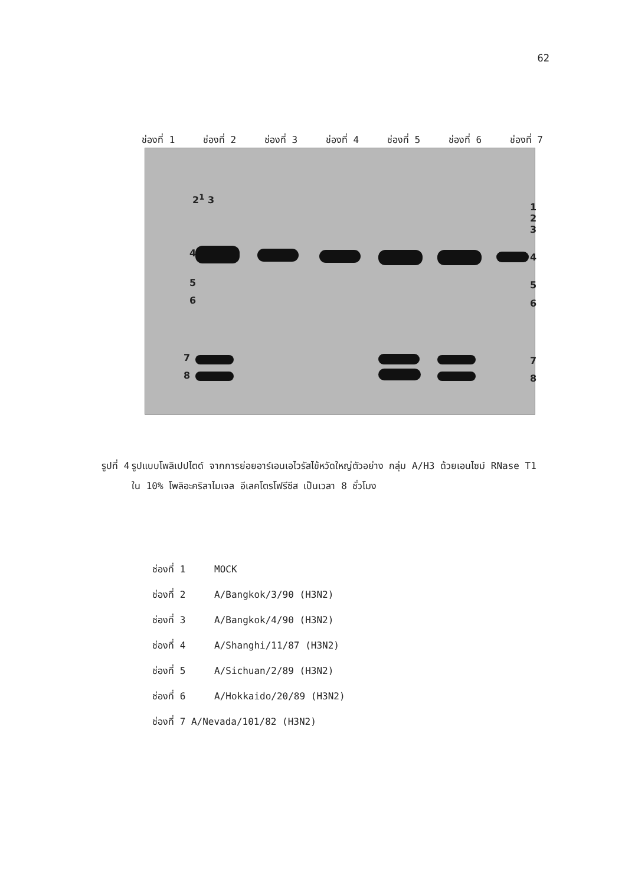62
ช่องที่ 1 ช่องที่ 2 ช่องที่ 3 ช่องที่ 4 ช่องที่ 5 ช่องที่ 6 ช่องที่ 7
2<sup>1</sup> 3
4
5
6
7
8
1 2 3
4
5
6
7
8
รูปที่ 4 รูปแบบโพลิเปปไตด์ จากการย่อยอาร์เอนเอไวรัสไข้หวัดใหญ่ตัวอย่าง กลุ่ม A/H3 ด้วยเอนไซม์ RNase T1 ใน 10% โพลิอะคริลาไมเจล อีเลคโตรโฟรีซีส เป็นเวลา 8 ชั่วโมง
ช่องที่ 1 MOCK
ช่องที่ 2 A/Bangkok/3/90 (H3N2)
ช่องที่ 3 A/Bangkok/4/90 (H3N2)
ช่องที่ 4 A/Shanghi/11/87 (H3N2)
ช่องที่ 5 A/Sichuan/2/89 (H3N2)
ช่องที่ 6 A/Hokkaido/20/89 (H3N2)
ช่องที่ 7 A/Nevada/101/82 (H3N2)